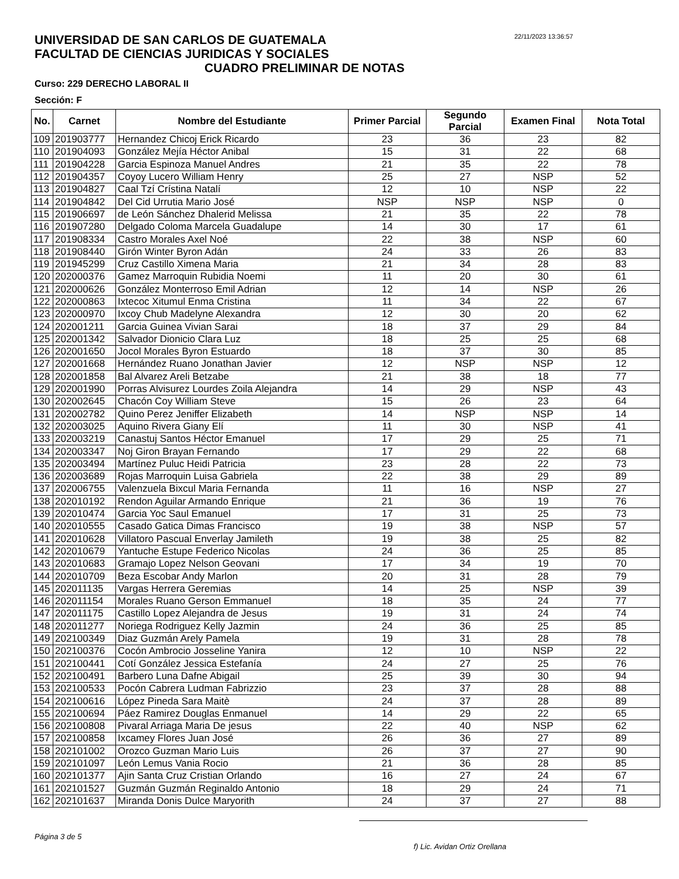22/11/2023 13:36:57
UNIVERSIDAD DE SAN CARLOS DE GUATEMALA
FACULTAD DE CIENCIAS JURIDICAS Y SOCIALES
CUADRO PRELIMINAR DE NOTAS
Curso: 229 DERECHO LABORAL II
Sección: F
| No. | Carnet | Nombre del Estudiante | Primer Parcial | Segundo Parcial | Examen Final | Nota Total |
| --- | --- | --- | --- | --- | --- | --- |
| 109 | 201903777 | Hernandez Chicoj Erick Ricardo | 23 | 36 | 23 | 82 |
| 110 | 201904093 | González Mejía Héctor Anibal | 15 | 31 | 22 | 68 |
| 111 | 201904228 | Garcia Espinoza Manuel Andres | 21 | 35 | 22 | 78 |
| 112 | 201904357 | Coyoy Lucero William Henry | 25 | 27 | NSP | 52 |
| 113 | 201904827 | Caal Tzí Crístina Natalí | 12 | 10 | NSP | 22 |
| 114 | 201904842 | Del Cid Urrutia Mario José | NSP | NSP | NSP | 0 |
| 115 | 201906697 | de León Sánchez Dhalerid Melissa | 21 | 35 | 22 | 78 |
| 116 | 201907280 | Delgado Coloma Marcela Guadalupe | 14 | 30 | 17 | 61 |
| 117 | 201908334 | Castro Morales Axel Noé | 22 | 38 | NSP | 60 |
| 118 | 201908440 | Girón Winter Byron Adán | 24 | 33 | 26 | 83 |
| 119 | 201945299 | Cruz Castillo Ximena Maria | 21 | 34 | 28 | 83 |
| 120 | 202000376 | Gamez Marroquin Rubidia Noemi | 11 | 20 | 30 | 61 |
| 121 | 202000626 | González Monterroso Emil Adrian | 12 | 14 | NSP | 26 |
| 122 | 202000863 | Ixtecoc Xitumul Enma Cristina | 11 | 34 | 22 | 67 |
| 123 | 202000970 | Ixcoy Chub Madelyne Alexandra | 12 | 30 | 20 | 62 |
| 124 | 202001211 | Garcia Guinea Vivian Sarai | 18 | 37 | 29 | 84 |
| 125 | 202001342 | Salvador Dionicio Clara Luz | 18 | 25 | 25 | 68 |
| 126 | 202001650 | Jocol Morales Byron Estuardo | 18 | 37 | 30 | 85 |
| 127 | 202001668 | Hernández Ruano Jonathan Javier | 12 | NSP | NSP | 12 |
| 128 | 202001858 | Bal Alvarez Areli Betzabe | 21 | 38 | 18 | 77 |
| 129 | 202001990 | Porras Alvisurez Lourdes Zoila Alejandra | 14 | 29 | NSP | 43 |
| 130 | 202002645 | Chacón Coy William Steve | 15 | 26 | 23 | 64 |
| 131 | 202002782 | Quino Perez Jeniffer Elizabeth | 14 | NSP | NSP | 14 |
| 132 | 202003025 | Aquino Rivera Giany Elí | 11 | 30 | NSP | 41 |
| 133 | 202003219 | Canastuj Santos Héctor Emanuel | 17 | 29 | 25 | 71 |
| 134 | 202003347 | Noj Giron Brayan Fernando | 17 | 29 | 22 | 68 |
| 135 | 202003494 | Martínez Puluc Heidi Patricia | 23 | 28 | 22 | 73 |
| 136 | 202003689 | Rojas Marroquin Luisa Gabriela | 22 | 38 | 29 | 89 |
| 137 | 202006755 | Valenzuela Bixcul Maria Fernanda | 11 | 16 | NSP | 27 |
| 138 | 202010192 | Rendon Aguilar Armando Enrique | 21 | 36 | 19 | 76 |
| 139 | 202010474 | Garcia Yoc Saul Emanuel | 17 | 31 | 25 | 73 |
| 140 | 202010555 | Casado Gatica Dimas Francisco | 19 | 38 | NSP | 57 |
| 141 | 202010628 | Villatoro Pascual Enverlay Jamileth | 19 | 38 | 25 | 82 |
| 142 | 202010679 | Yantuche Estupe Federico Nicolas | 24 | 36 | 25 | 85 |
| 143 | 202010683 | Gramajo Lopez Nelson Geovani | 17 | 34 | 19 | 70 |
| 144 | 202010709 | Beza Escobar Andy Marlon | 20 | 31 | 28 | 79 |
| 145 | 202011135 | Vargas Herrera Geremias | 14 | 25 | NSP | 39 |
| 146 | 202011154 | Morales Ruano Gerson Emmanuel | 18 | 35 | 24 | 77 |
| 147 | 202011175 | Castillo Lopez Alejandra de Jesus | 19 | 31 | 24 | 74 |
| 148 | 202011277 | Noriega Rodriguez Kelly Jazmin | 24 | 36 | 25 | 85 |
| 149 | 202100349 | Diaz Guzmán Arely Pamela | 19 | 31 | 28 | 78 |
| 150 | 202100376 | Cocón Ambrocio Josseline Yanira | 12 | 10 | NSP | 22 |
| 151 | 202100441 | Cotí González Jessica Estefanía | 24 | 27 | 25 | 76 |
| 152 | 202100491 | Barbero Luna Dafne Abigail | 25 | 39 | 30 | 94 |
| 153 | 202100533 | Pocón Cabrera Ludman Fabrizzio | 23 | 37 | 28 | 88 |
| 154 | 202100616 | López Pineda Sara Maitè | 24 | 37 | 28 | 89 |
| 155 | 202100694 | Páez Ramirez Douglas Enmanuel | 14 | 29 | 22 | 65 |
| 156 | 202100808 | Pivaral Arriaga Maria De jesus | 22 | 40 | NSP | 62 |
| 157 | 202100858 | Ixcamey Flores Juan José | 26 | 36 | 27 | 89 |
| 158 | 202101002 | Orozco Guzman Mario Luis | 26 | 37 | 27 | 90 |
| 159 | 202101097 | León Lemus Vania Rocio | 21 | 36 | 28 | 85 |
| 160 | 202101377 | Ajin Santa Cruz Cristian Orlando | 16 | 27 | 24 | 67 |
| 161 | 202101527 | Guzmán Guzmán Reginaldo Antonio | 18 | 29 | 24 | 71 |
| 162 | 202101637 | Miranda Donis Dulce Maryorith | 24 | 37 | 27 | 88 |
Página 3 de 5
f) Lic. Avidan Ortiz Orellana